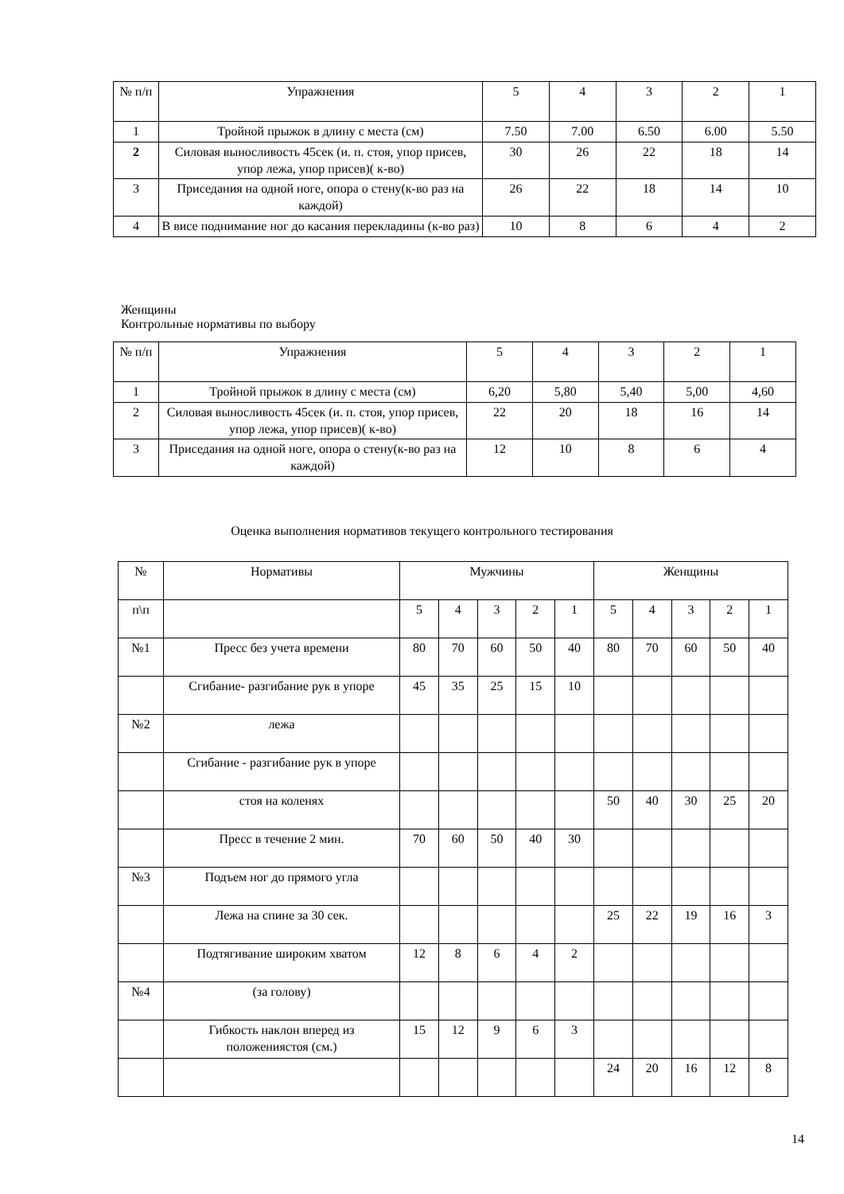| № п/п | Упражнения | 5 | 4 | 3 | 2 | 1 |
| 1 | Тройной прыжок в длину с места (см) | 7.50 | 7.00 | 6.50 | 6.00 | 5.50 |
| 2 | Силовая выносливость 45сек (и. п. стоя, упор присев, упор лежа, упор присев)( к-во) | 30 | 26 | 22 | 18 | 14 |
| 3 | Приседания на одной ноге, опора о стену(к-во раз на каждой) | 26 | 22 | 18 | 14 | 10 |
| 4 | В висе поднимание ног до касания перекладины (к-во раз) | 10 | 8 | 6 | 4 | 2 |
Женщины
Контрольные нормативы по выбору
| № п/п | Упражнения | 5 | 4 | 3 | 2 | 1 |
| 1 | Тройной прыжок в длину с места (см) | 6,20 | 5,80 | 5,40 | 5,00 | 4,60 |
| 2 | Силовая выносливость 45сек (и. п. стоя, упор присев, упор лежа, упор присев)( к-во) | 22 | 20 | 18 | 16 | 14 |
| 3 | Приседания на одной ноге, опора о стену(к-во раз на каждой) | 12 | 10 | 8 | 6 | 4 |
Оценка выполнения нормативов текущего контрольного тестирования
| № | Нормативы | Мужчины | | | | | Женщины | | | | |
| п\п | | 5 | 4 | 3 | 2 | 1 | 5 | 4 | 3 | 2 | 1 |
| №1 | Пресс без учета времени | 80 | 70 | 60 | 50 | 40 | 80 | 70 | 60 | 50 | 40 |
| | Сгибание- разгибание рук в упоре | 45 | 35 | 25 | 15 | 10 | | | | | |
| №2 | лежа | | | | | | | | | | |
| | Сгибание - разгибание рук в упоре | | | | | | | | | | |
| | стоя на коленях | | | | | | 50 | 40 | 30 | 25 | 20 |
| | Пресс в течение 2 мин. | 70 | 60 | 50 | 40 | 30 | | | | | |
| №3 | Подъем ног до прямого угла | | | | | | | | | | |
| | Лежа на спине за 30 сек. | | | | | | 25 | 22 | 19 | 16 | 3 |
| | Подтягивание широким хватом | 12 | 8 | 6 | 4 | 2 | | | | | |
| №4 | (за голову) | | | | | | | | | | |
| | Гибкость наклон вперед из положениястоя (см.) | 15 | 12 | 9 | 6 | 3 | | | | | |
| | | | | | | | 24 | 20 | 16 | 12 | 8 |
14